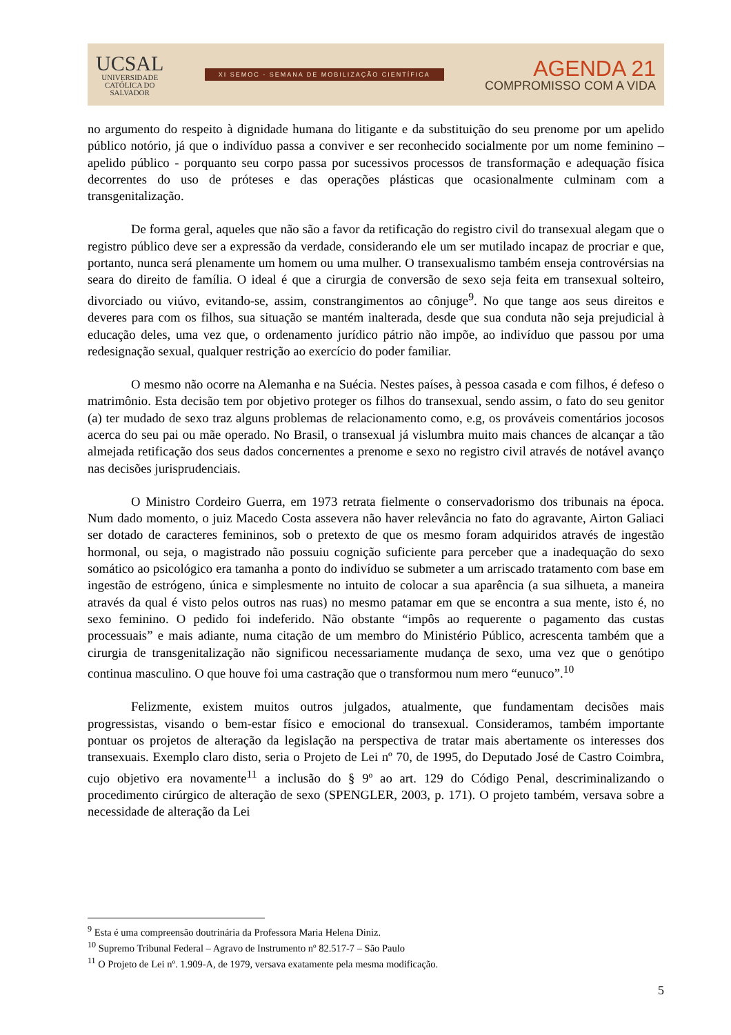UCSAL
UNIVERSIDADE
CATÓLICA DO
SALVADOR
XI SEMOC - SEMANA DE MOBILIZAÇÃO CIENTÍFICA
AGENDA 21
COMPROMISSO COM A VIDA
no argumento do respeito à dignidade humana do litigante e da substituição do seu prenome por um apelido público notório, já que o indivíduo passa a conviver e ser reconhecido socialmente por um nome feminino – apelido público - porquanto seu corpo passa por sucessivos processos de transformação e adequação física decorrentes do uso de próteses e das operações plásticas que ocasionalmente culminam com a transgenitalização.
De forma geral, aqueles que não são a favor da retificação do registro civil do transexual alegam que o registro público deve ser a expressão da verdade, considerando ele um ser mutilado incapaz de procriar e que, portanto, nunca será plenamente um homem ou uma mulher. O transexualismo também enseja controvérsias na seara do direito de família. O ideal é que a cirurgia de conversão de sexo seja feita em transexual solteiro, divorciado ou viúvo, evitando-se, assim, constrangimentos ao cônjuge<sup>9</sup>. No que tange aos seus direitos e deveres para com os filhos, sua situação se mantém inalterada, desde que sua conduta não seja prejudicial à educação deles, uma vez que, o ordenamento jurídico pátrio não impõe, ao indivíduo que passou por uma redesignação sexual, qualquer restrição ao exercício do poder familiar.
O mesmo não ocorre na Alemanha e na Suécia. Nestes países, à pessoa casada e com filhos, é defeso o matrimônio. Esta decisão tem por objetivo proteger os filhos do transexual, sendo assim, o fato do seu genitor (a) ter mudado de sexo traz alguns problemas de relacionamento como, e.g, os prováveis comentários jocosos acerca do seu pai ou mãe operado. No Brasil, o transexual já vislumbra muito mais chances de alcançar a tão almejada retificação dos seus dados concernentes a prenome e sexo no registro civil através de notável avanço nas decisões jurisprudenciais.
O Ministro Cordeiro Guerra, em 1973 retrata fielmente o conservadorismo dos tribunais na época. Num dado momento, o juiz Macedo Costa assevera não haver relevância no fato do agravante, Airton Galiaci ser dotado de caracteres femininos, sob o pretexto de que os mesmo foram adquiridos através de ingestão hormonal, ou seja, o magistrado não possuiu cognição suficiente para perceber que a inadequação do sexo somático ao psicológico era tamanha a ponto do indivíduo se submeter a um arriscado tratamento com base em ingestão de estrógeno, única e simplesmente no intuito de colocar a sua aparência (a sua silhueta, a maneira através da qual é visto pelos outros nas ruas) no mesmo patamar em que se encontra a sua mente, isto é, no sexo feminino. O pedido foi indeferido. Não obstante “impôs ao requerente o pagamento das custas processuais” e mais adiante, numa citação de um membro do Ministério Público, acrescenta também que a cirurgia de transgenitalização não significou necessariamente mudança de sexo, uma vez que o genótipo continua masculino. O que houve foi uma castração que o transformou num mero “eunuco”.<sup>10</sup>
Felizmente, existem muitos outros julgados, atualmente, que fundamentam decisões mais progressistas, visando o bem-estar físico e emocional do transexual. Consideramos, também importante pontuar os projetos de alteração da legislação na perspectiva de tratar mais abertamente os interesses dos transexuais. Exemplo claro disto, seria o Projeto de Lei nº 70, de 1995, do Deputado José de Castro Coimbra, cujo objetivo era novamente<sup>11</sup> a inclusão do § 9º ao art. 129 do Código Penal, descriminalizando o procedimento cirúrgico de alteração de sexo (SPENGLER, 2003, p. 171). O projeto também, versava sobre a necessidade de alteração da Lei
<sup>9</sup> Esta é uma compreensão doutrinária da Professora Maria Helena Diniz.
<sup>10</sup> Supremo Tribunal Federal – Agravo de Instrumento nº 82.517-7 – São Paulo
<sup>11</sup> O Projeto de Lei nº. 1.909-A, de 1979, versava exatamente pela mesma modificação.
5